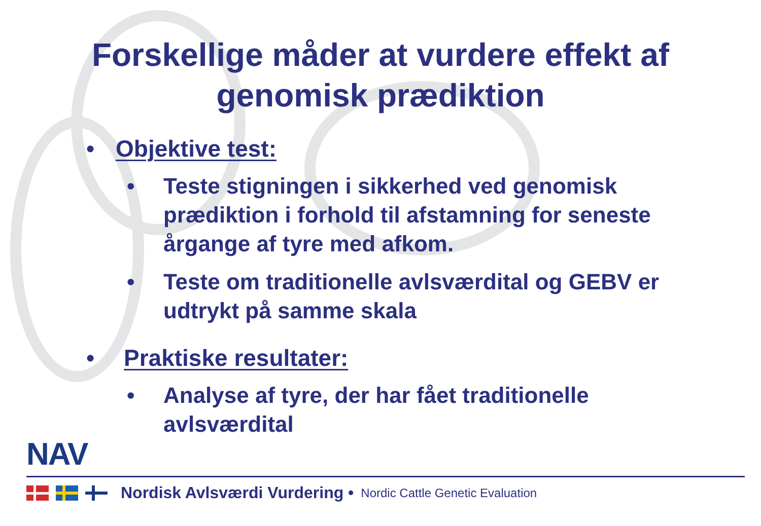Forskellige måder at vurdere effekt af
genomisk prædiktion
• Objektive test:
• Teste stigningen i sikkerhed ved genomisk prædiktion i forhold til afstamning for seneste årgange af tyre med afkom.
• Teste om traditionelle avlsværdital og GEBV er udtrykt på samme skala
• Praktiske resultater:
• Analyse af tyre, der har fået traditionelle avlsværdital
NAV
Nordisk Avlsværdi Vurdering • Nordic Cattle Genetic Evaluation